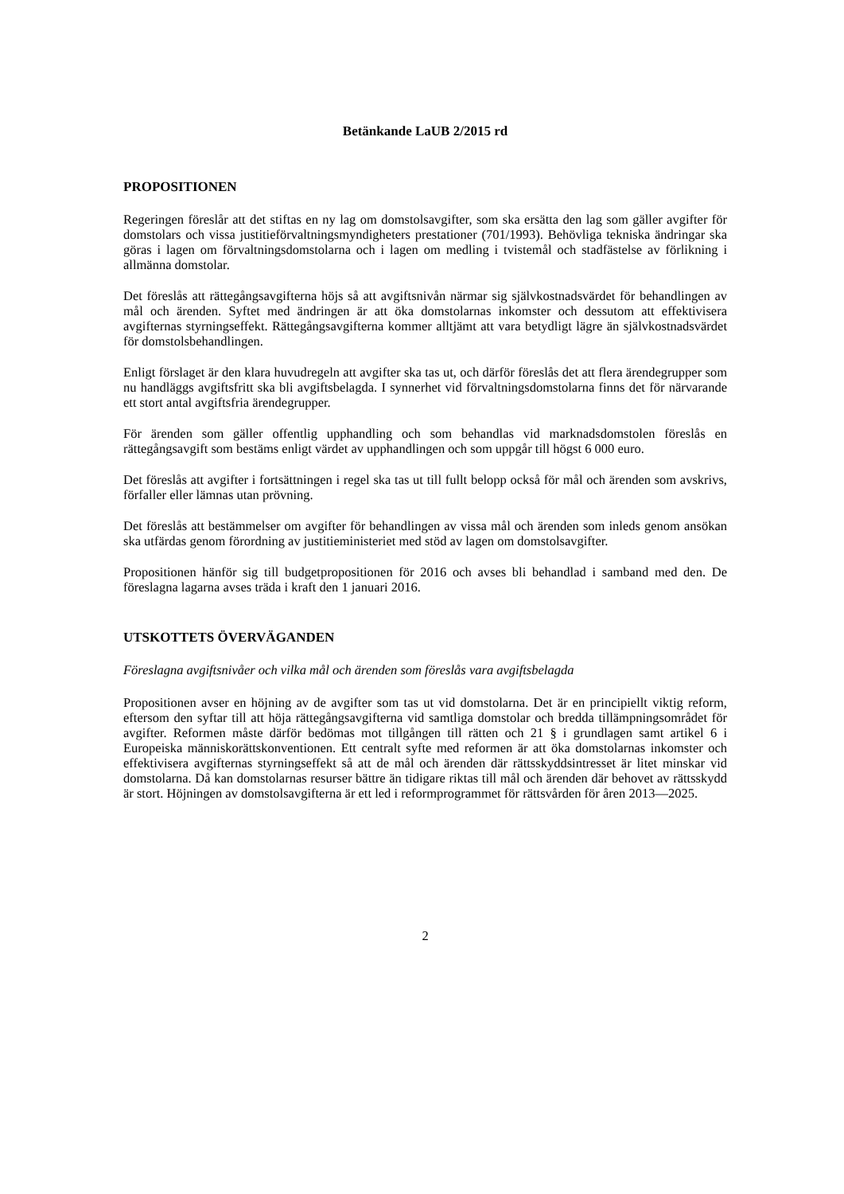Betänkande LaUB 2/2015 rd
PROPOSITIONEN
Regeringen föreslår att det stiftas en ny lag om domstolsavgifter, som ska ersätta den lag som gäller avgifter för domstolars och vissa justitieförvaltningsmyndigheters prestationer (701/1993). Behövliga tekniska ändringar ska göras i lagen om förvaltningsdomstolarna och i lagen om medling i tvistemål och stadfästelse av förlikning i allmänna domstolar.
Det föreslås att rättegångsavgifterna höjs så att avgiftsnivån närmar sig självkostnadsvärdet för behandlingen av mål och ärenden. Syftet med ändringen är att öka domstolarnas inkomster och dessutom att effektivisera avgifternas styrningseffekt. Rättegångsavgifterna kommer alltjämt att vara betydligt lägre än självkostnadsvärdet för domstolsbehandlingen.
Enligt förslaget är den klara huvudregeln att avgifter ska tas ut, och därför föreslås det att flera ärendegrupper som nu handläggs avgiftsfritt ska bli avgiftsbelagda. I synnerhet vid förvaltningsdomstolarna finns det för närvarande ett stort antal avgiftsfria ärendegrupper.
För ärenden som gäller offentlig upphandling och som behandlas vid marknadsdomstolen föreslås en rättegångsavgift som bestäms enligt värdet av upphandlingen och som uppgår till högst 6 000 euro.
Det föreslås att avgifter i fortsättningen i regel ska tas ut till fullt belopp också för mål och ärenden som avskrivs, förfaller eller lämnas utan prövning.
Det föreslås att bestämmelser om avgifter för behandlingen av vissa mål och ärenden som inleds genom ansökan ska utfärdas genom förordning av justitieministeriet med stöd av lagen om domstolsavgifter.
Propositionen hänför sig till budgetpropositionen för 2016 och avses bli behandlad i samband med den. De föreslagna lagarna avses träda i kraft den 1 januari 2016.
UTSKOTTETS ÖVERVÄGANDEN
Föreslagna avgiftsnivåer och vilka mål och ärenden som föreslås vara avgiftsbelagda
Propositionen avser en höjning av de avgifter som tas ut vid domstolarna. Det är en principiellt viktig reform, eftersom den syftar till att höja rättegångsavgifterna vid samtliga domstolar och bredda tillämpningsområdet för avgifter. Reformen måste därför bedömas mot tillgången till rätten och 21 § i grundlagen samt artikel 6 i Europeiska människorättskonventionen. Ett centralt syfte med reformen är att öka domstolarnas inkomster och effektivisera avgifternas styrningseffekt så att de mål och ärenden där rättsskyddsintresset är litet minskar vid domstolarna. Då kan domstolarnas resurser bättre än tidigare riktas till mål och ärenden där behovet av rättsskydd är stort. Höjningen av domstolsavgifterna är ett led i reformprogrammet för rättsvården för åren 2013—2025.
2